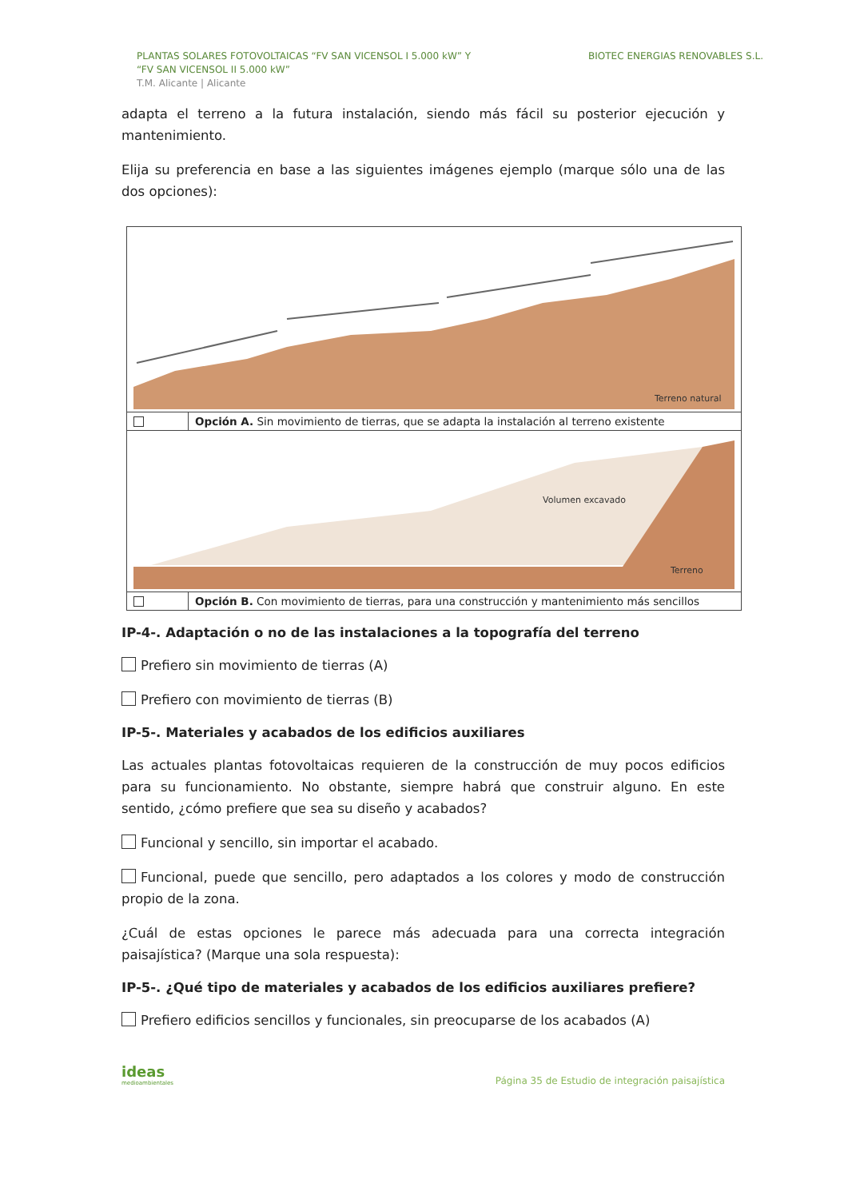PLANTAS SOLARES FOTOVOLTAICAS “FV SAN VICENSOL I 5.000 kW” Y
“FV SAN VICENSOL II 5.000 kW”
T.M. Alicante | Alicante
BIOTEC ENERGIAS RENOVABLES S.L.
adapta el terreno a la futura instalación, siendo más fácil su posterior ejecución y mantenimiento.
Elija su preferencia en base a las siguientes imágenes ejemplo (marque sólo una de las dos opciones):
| Terreno natural | |
| | Opción A. Sin movimiento de tierras, que se adapta la instalación al terreno existente |
| Volumen excavado Terreno | |
| | Opción B. Con movimiento de tierras, para una construcción y mantenimiento más sencillos |
IP-4-. Adaptación o no de las instalaciones a la topografía del terreno
Prefiero sin movimiento de tierras (A)
Prefiero con movimiento de tierras (B)
IP-5-. Materiales y acabados de los edificios auxiliares
Las actuales plantas fotovoltaicas requieren de la construcción de muy pocos edificios para su funcionamiento. No obstante, siempre habrá que construir alguno. En este sentido, ¿cómo prefiere que sea su diseño y acabados?
Funcional y sencillo, sin importar el acabado.
Funcional, puede que sencillo, pero adaptados a los colores y modo de construcción propio de la zona.
¿Cuál de estas opciones le parece más adecuada para una correcta integración paisajística? (Marque una sola respuesta):
IP-5-. ¿Qué tipo de materiales y acabados de los edificios auxiliares prefiere?
Prefiero edificios sencillos y funcionales, sin preocuparse de los acabados (A)
ideas
medioambientales
Página 35 de Estudio de integración paisajística